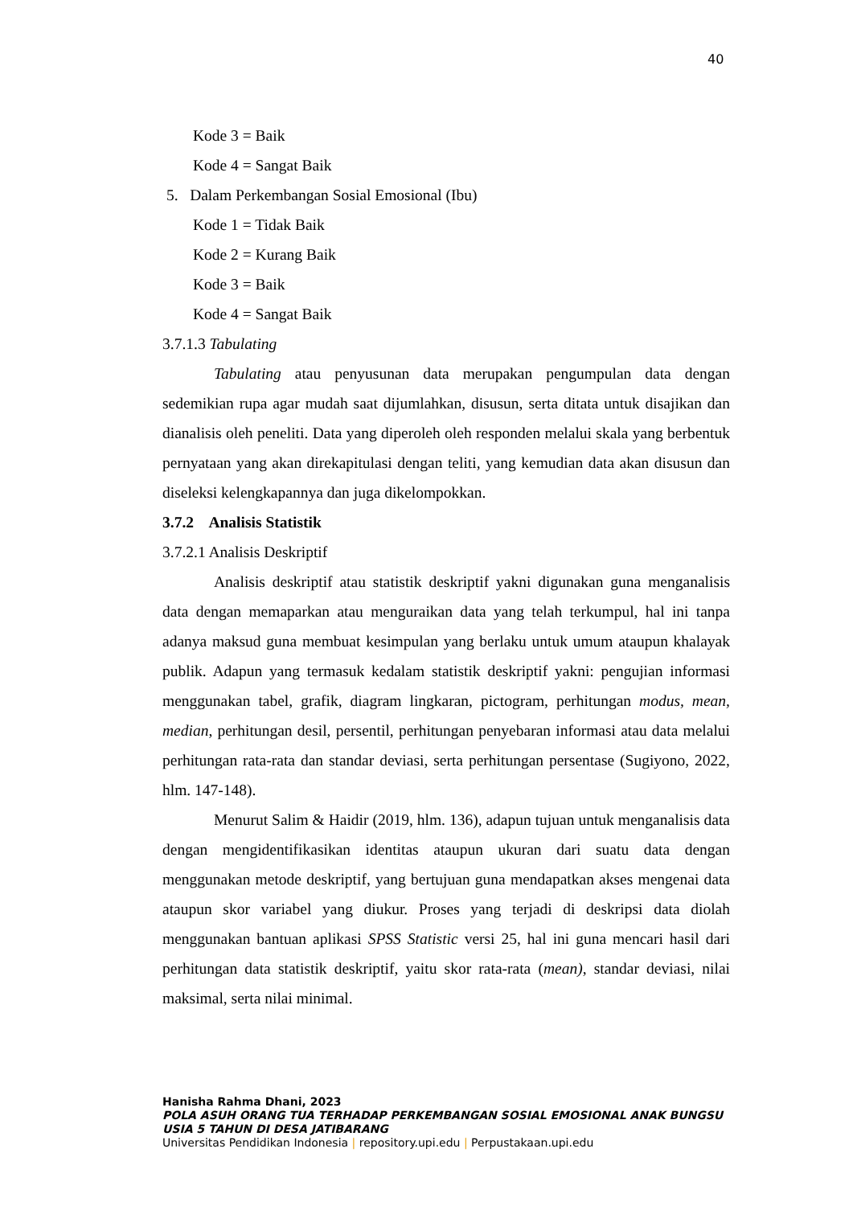40
Kode 3 = Baik
Kode 4 = Sangat Baik
5. Dalam Perkembangan Sosial Emosional (Ibu)
Kode 1 = Tidak Baik
Kode 2 = Kurang Baik
Kode 3 = Baik
Kode 4 = Sangat Baik
3.7.1.3 Tabulating
Tabulating atau penyusunan data merupakan pengumpulan data dengan sedemikian rupa agar mudah saat dijumlahkan, disusun, serta ditata untuk disajikan dan dianalisis oleh peneliti. Data yang diperoleh oleh responden melalui skala yang berbentuk pernyataan yang akan direkapitulasi dengan teliti, yang kemudian data akan disusun dan diseleksi kelengkapannya dan juga dikelompokkan.
3.7.2 Analisis Statistik
3.7.2.1 Analisis Deskriptif
Analisis deskriptif atau statistik deskriptif yakni digunakan guna menganalisis data dengan memaparkan atau menguraikan data yang telah terkumpul, hal ini tanpa adanya maksud guna membuat kesimpulan yang berlaku untuk umum ataupun khalayak publik. Adapun yang termasuk kedalam statistik deskriptif yakni: pengujian informasi menggunakan tabel, grafik, diagram lingkaran, pictogram, perhitungan modus, mean, median, perhitungan desil, persentil, perhitungan penyebaran informasi atau data melalui perhitungan rata-rata dan standar deviasi, serta perhitungan persentase (Sugiyono, 2022, hlm. 147-148).
Menurut Salim & Haidir (2019, hlm. 136), adapun tujuan untuk menganalisis data dengan mengidentifikasikan identitas ataupun ukuran dari suatu data dengan menggunakan metode deskriptif, yang bertujuan guna mendapatkan akses mengenai data ataupun skor variabel yang diukur. Proses yang terjadi di deskripsi data diolah menggunakan bantuan aplikasi SPSS Statistic versi 25, hal ini guna mencari hasil dari perhitungan data statistik deskriptif, yaitu skor rata-rata (mean), standar deviasi, nilai maksimal, serta nilai minimal.
Hanisha Rahma Dhani, 2023
POLA ASUH ORANG TUA TERHADAP PERKEMBANGAN SOSIAL EMOSIONAL ANAK BUNGSU USIA 5 TAHUN DI DESA JATIBARANG
Universitas Pendidikan Indonesia | repository.upi.edu | Perpustakaan.upi.edu